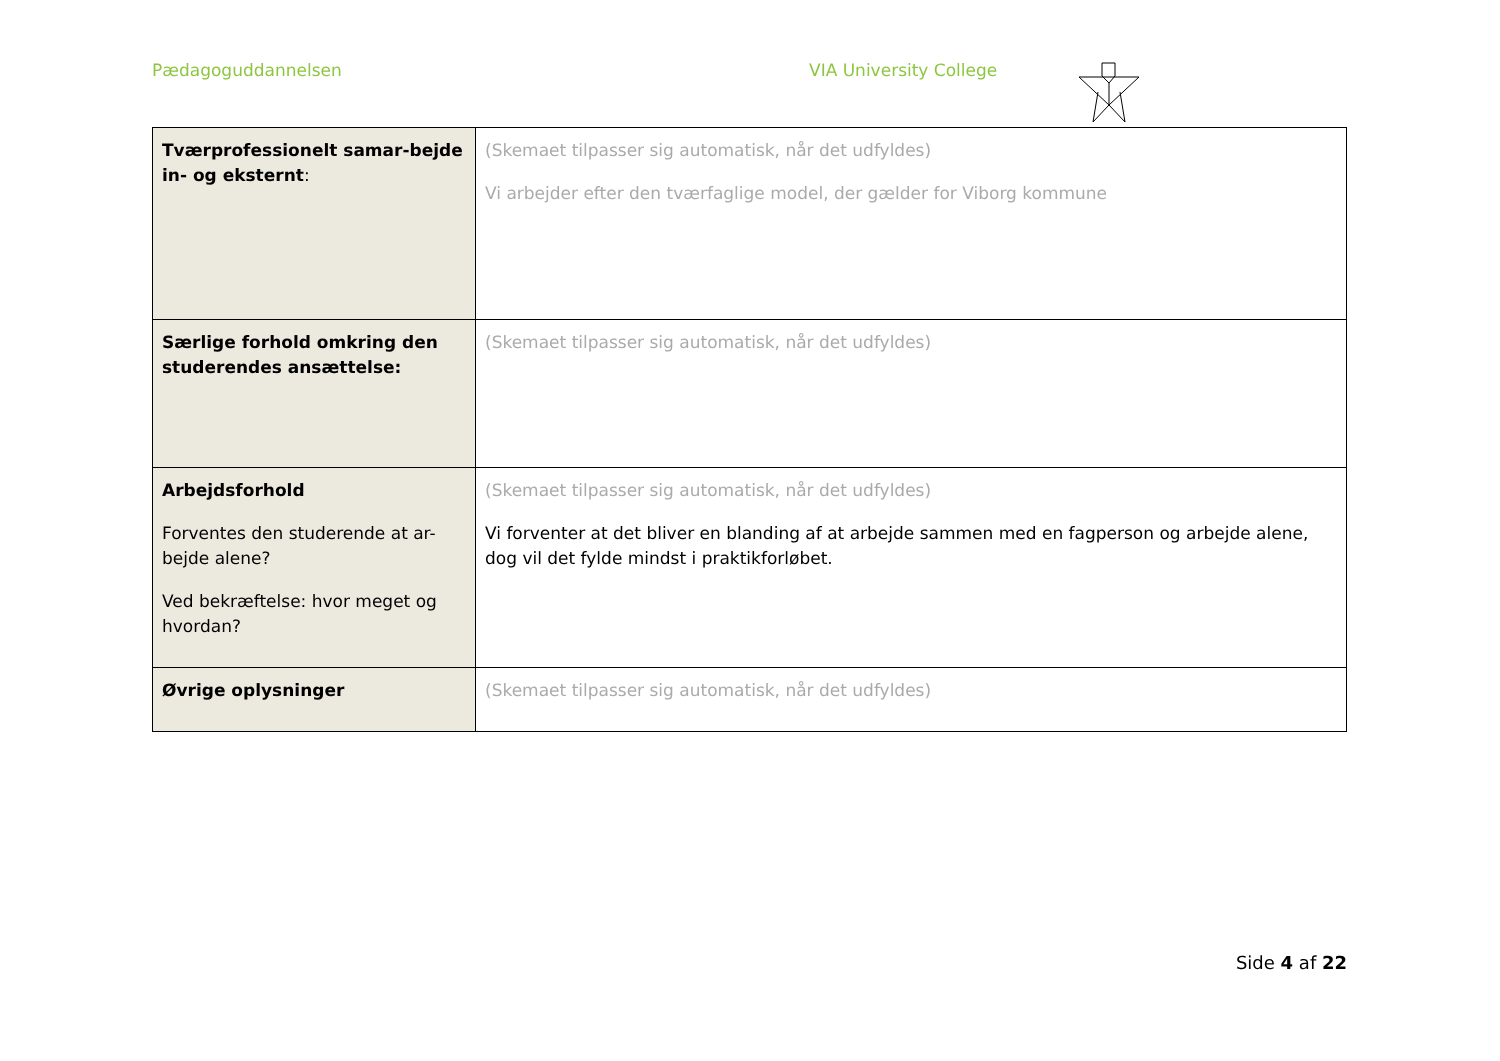Pædagoguddannelsen VIA University College
| Tværprofessionelt samar-bejde in- og eksternt : | (Skemaet tilpasser sig automatisk, når det udfyldes) Vi arbejder efter den tværfaglige model, der gælder for Viborg kommune |
| Særlige forhold omkring den studerendes ansættelse: | (Skemaet tilpasser sig automatisk, når det udfyldes) |
| Arbejdsforhold Forventes den studerende at ar-bejde alene? Ved bekræftelse: hvor meget og hvordan? | (Skemaet tilpasser sig automatisk, når det udfyldes) Vi forventer at det bliver en blanding af at arbejde sammen med en fagperson og arbejde alene, dog vil det fylde mindst i praktikforløbet. |
| Øvrige oplysninger | (Skemaet tilpasser sig automatisk, når det udfyldes) |
Side 4 af 22